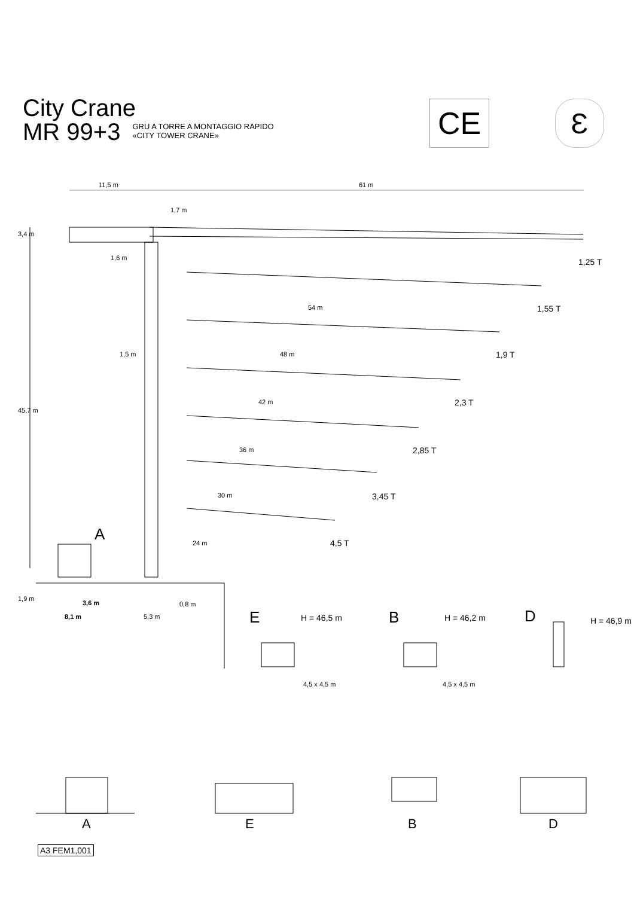City Crane
MR 99+3
GRU A TORRE A MONTAGGIO RAPIDO
«CITY TOWER CRANE»
CE Ɛ
11,5 m 61 m
1,7 m
3,4 m
1,6 m 1,25 T
1,55 T
54 m
1,5 m 48 m 1,9 T
42 m 2,3 T
45,7 m
36 m 2,85 T
30 m 3,45 T
A 24 m 4,5 T
1,9 m
3,6 m 0,8 m
8,1 m 5,3 m E H = 46,5 m B H = 46,2 m D H = 46,9 m
4,5 x 4,5 m 4,5 x 4,5 m
A E B D
A3 FEM1,001